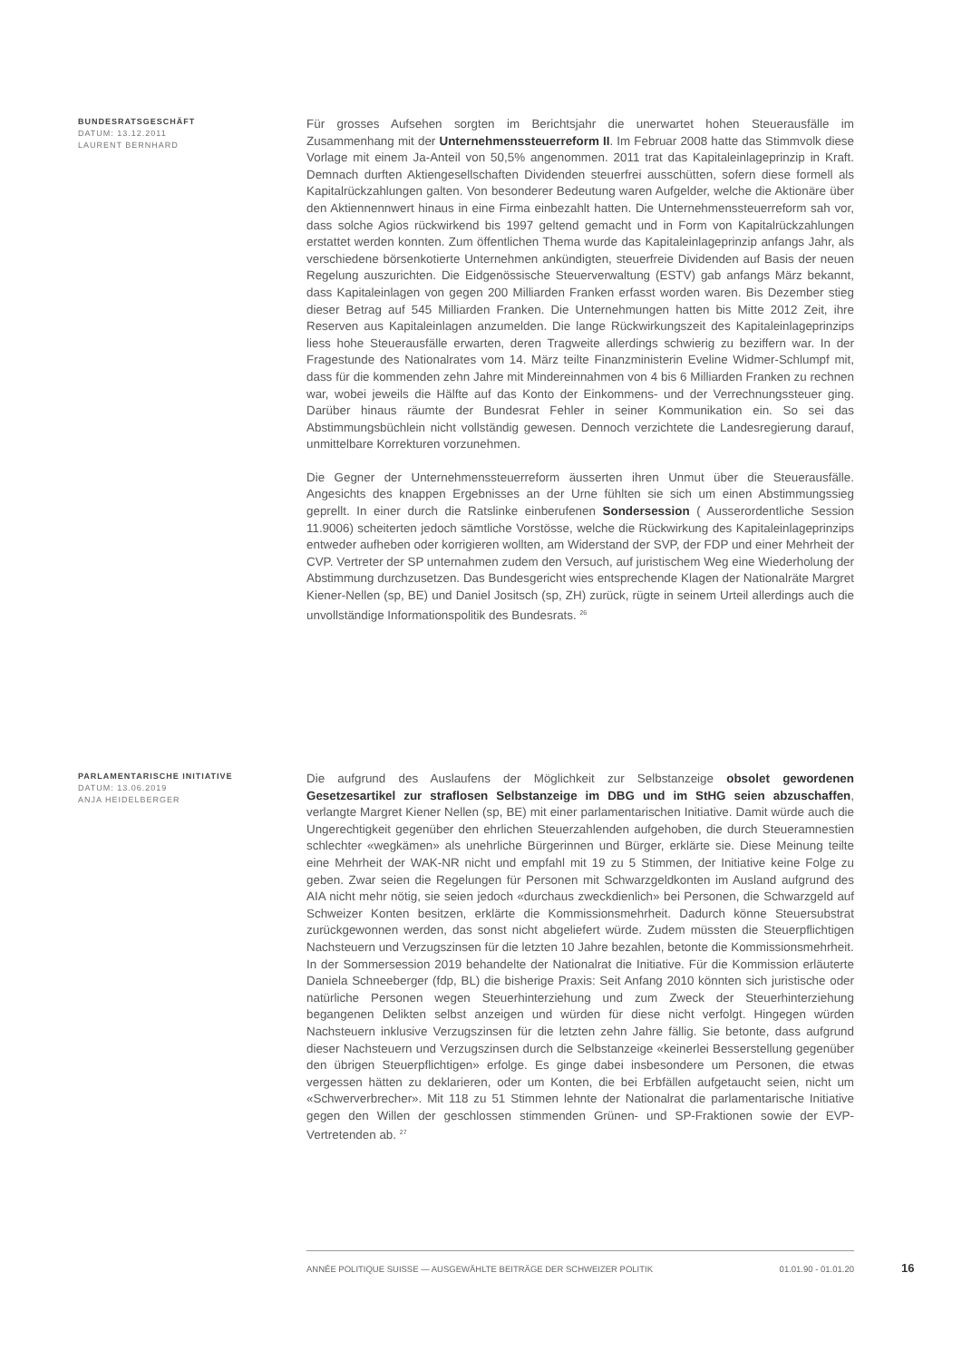BUNDESRATSGESCHÄFT
DATUM: 13.12.2011
LAURENT BERNHARD
Für grosses Aufsehen sorgten im Berichtsjahr die unerwartet hohen Steuerausfälle im Zusammenhang mit der Unternehmenssteuerreform II. Im Februar 2008 hatte das Stimmvolk diese Vorlage mit einem Ja-Anteil von 50,5% angenommen. 2011 trat das Kapitaleinlageprinzip in Kraft. Demnach durften Aktiengesellschaften Dividenden steuerfrei ausschütten, sofern diese formell als Kapitalrückzahlungen galten. Von besonderer Bedeutung waren Aufgelder, welche die Aktionäre über den Aktiennennwert hinaus in eine Firma einbezahlt hatten. Die Unternehmenssteuerreform sah vor, dass solche Agios rückwirkend bis 1997 geltend gemacht und in Form von Kapitalrückzahlungen erstattet werden konnten. Zum öffentlichen Thema wurde das Kapitaleinlageprinzip anfangs Jahr, als verschiedene börsenkotierte Unternehmen ankündigten, steuerfreie Dividenden auf Basis der neuen Regelung auszurichten. Die Eidgenössische Steuerverwaltung (ESTV) gab anfangs März bekannt, dass Kapitaleinlagen von gegen 200 Milliarden Franken erfasst worden waren. Bis Dezember stieg dieser Betrag auf 545 Milliarden Franken. Die Unternehmungen hatten bis Mitte 2012 Zeit, ihre Reserven aus Kapitaleinlagen anzumelden. Die lange Rückwirkungszeit des Kapitaleinlageprinzips liess hohe Steuerausfälle erwarten, deren Tragweite allerdings schwierig zu beziffern war. In der Fragestunde des Nationalrates vom 14. März teilte Finanzministerin Eveline Widmer-Schlumpf mit, dass für die kommenden zehn Jahre mit Mindereinnahmen von 4 bis 6 Milliarden Franken zu rechnen war, wobei jeweils die Hälfte auf das Konto der Einkommens- und der Verrechnungssteuer ging. Darüber hinaus räumte der Bundesrat Fehler in seiner Kommunikation ein. So sei das Abstimmungsbüchlein nicht vollständig gewesen. Dennoch verzichtete die Landesregierung darauf, unmittelbare Korrekturen vorzunehmen.
Die Gegner der Unternehmenssteuerreform äusserten ihren Unmut über die Steuerausfälle. Angesichts des knappen Ergebnisses an der Urne fühlten sie sich um einen Abstimmungssieg geprellt. In einer durch die Ratslinke einberufenen Sondersession ( Ausserordentliche Session 11.9006) scheiterten jedoch sämtliche Vorstösse, welche die Rückwirkung des Kapitaleinlageprinzips entweder aufheben oder korrigieren wollten, am Widerstand der SVP, der FDP und einer Mehrheit der CVP. Vertreter der SP unternahmen zudem den Versuch, auf juristischem Weg eine Wiederholung der Abstimmung durchzusetzen. Das Bundesgericht wies entsprechende Klagen der Nationalräte Margret Kiener-Nellen (sp, BE) und Daniel Jositsch (sp, ZH) zurück, rügte in seinem Urteil allerdings auch die unvollständige Informationspolitik des Bundesrats. <sup>26</sup>
PARLAMENTARISCHE INITIATIVE
DATUM: 13.06.2019
ANJA HEIDELBERGER
Die aufgrund des Auslaufens der Möglichkeit zur Selbstanzeige obsolet gewordenen Gesetzesartikel zur straflosen Selbstanzeige im DBG und im StHG seien abzuschaffen, verlangte Margret Kiener Nellen (sp, BE) mit einer parlamentarischen Initiative. Damit würde auch die Ungerechtigkeit gegenüber den ehrlichen Steuerzahlenden aufgehoben, die durch Steueramnestien schlechter «wegkämen» als unehrliche Bürgerinnen und Bürger, erklärte sie. Diese Meinung teilte eine Mehrheit der WAK-NR nicht und empfahl mit 19 zu 5 Stimmen, der Initiative keine Folge zu geben. Zwar seien die Regelungen für Personen mit Schwarzgeldkonten im Ausland aufgrund des AIA nicht mehr nötig, sie seien jedoch «durchaus zweckdienlich» bei Personen, die Schwarzgeld auf Schweizer Konten besitzen, erklärte die Kommissionsmehrheit. Dadurch könne Steuersubstrat zurückgewonnen werden, das sonst nicht abgeliefert würde. Zudem müssten die Steuerpflichtigen Nachsteuern und Verzugszinsen für die letzten 10 Jahre bezahlen, betonte die Kommissionsmehrheit.
In der Sommersession 2019 behandelte der Nationalrat die Initiative. Für die Kommission erläuterte Daniela Schneeberger (fdp, BL) die bisherige Praxis: Seit Anfang 2010 könnten sich juristische oder natürliche Personen wegen Steuerhinterziehung und zum Zweck der Steuerhinterziehung begangenen Delikten selbst anzeigen und würden für diese nicht verfolgt. Hingegen würden Nachsteuern inklusive Verzugszinsen für die letzten zehn Jahre fällig. Sie betonte, dass aufgrund dieser Nachsteuern und Verzugszinsen durch die Selbstanzeige «keinerlei Besserstellung gegenüber den übrigen Steuerpflichtigen» erfolge. Es ginge dabei insbesondere um Personen, die etwas vergessen hätten zu deklarieren, oder um Konten, die bei Erbfällen aufgetaucht seien, nicht um «Schwerverbrecher». Mit 118 zu 51 Stimmen lehnte der Nationalrat die parlamentarische Initiative gegen den Willen der geschlossen stimmenden Grünen- und SP-Fraktionen sowie der EVP-Vertretenden ab. <sup>27</sup>
ANNÉE POLITIQUE SUISSE — AUSGEWÄHLTE BEITRÄGE DER SCHWEIZER POLITIK 01.01.90 - 01.01.20
16